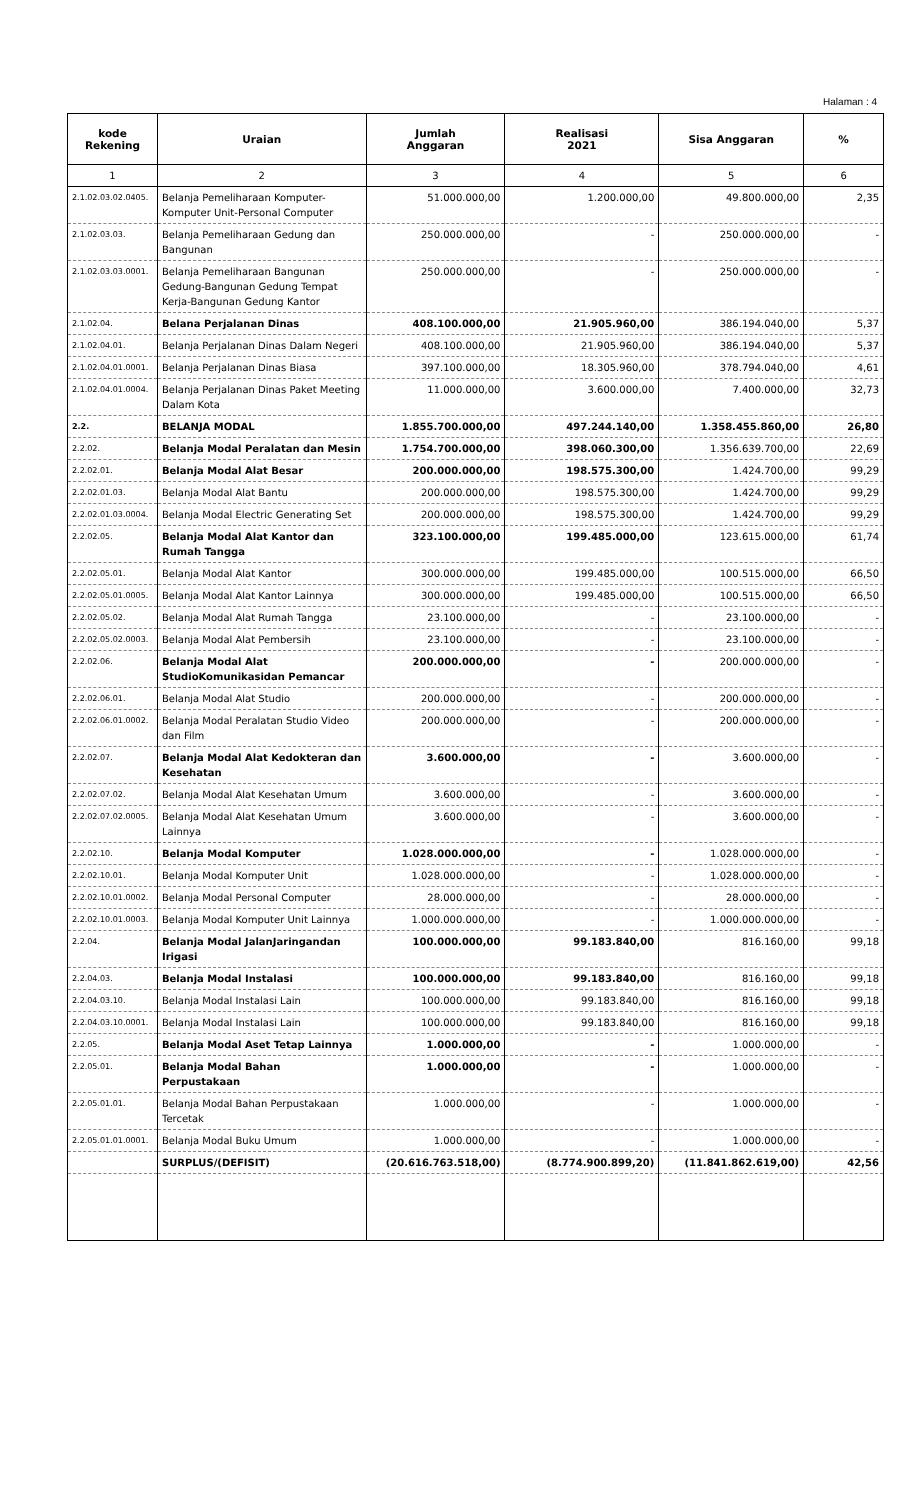Halaman : 4
| kode Rekening | Uraian | Jumlah Anggaran | Realisasi 2021 | Sisa Anggaran | % |
| --- | --- | --- | --- | --- | --- |
| 1 | 2 | 3 | 4 | 5 | 6 |
| 2.1.02.03.02.0405. | Belanja Pemeliharaan Komputer-Komputer Unit-Personal Computer | 51.000.000,00 | 1.200.000,00 | 49.800.000,00 | 2,35 |
| 2.1.02.03.03. | Belanja Pemeliharaan Gedung dan Bangunan | 250.000.000,00 | - | 250.000.000,00 | - |
| 2.1.02.03.03.0001. | Belanja Pemeliharaan Bangunan Gedung-Bangunan Gedung Tempat Kerja-Bangunan Gedung Kantor | 250.000.000,00 | - | 250.000.000,00 | - |
| 2.1.02.04. | Belana Perjalanan Dinas | 408.100.000,00 | 21.905.960,00 | 386.194.040,00 | 5,37 |
| 2.1.02.04.01. | Belanja Perjalanan Dinas Dalam Negeri | 408.100.000,00 | 21.905.960,00 | 386.194.040,00 | 5,37 |
| 2.1.02.04.01.0001. | Belanja Perjalanan Dinas Biasa | 397.100.000,00 | 18.305.960,00 | 378.794.040,00 | 4,61 |
| 2.1.02.04.01.0004. | Belanja Perjalanan Dinas Paket Meeting Dalam Kota | 11.000.000,00 | 3.600.000,00 | 7.400.000,00 | 32,73 |
| 2.2. | BELANJA MODAL | 1.855.700.000,00 | 497.244.140,00 | 1.358.455.860,00 | 26,80 |
| 2.2.02. | Belanja Modal Peralatan dan Mesin | 1.754.700.000,00 | 398.060.300,00 | 1.356.639.700,00 | 22,69 |
| 2.2.02.01. | Belanja Modal Alat Besar | 200.000.000,00 | 198.575.300,00 | 1.424.700,00 | 99,29 |
| 2.2.02.01.03. | Belanja Modal Alat Bantu | 200.000.000,00 | 198.575.300,00 | 1.424.700,00 | 99,29 |
| 2.2.02.01.03.0004. | Belanja Modal Electric Generating Set | 200.000.000,00 | 198.575.300,00 | 1.424.700,00 | 99,29 |
| 2.2.02.05. | Belanja Modal Alat Kantor dan Rumah Tangga | 323.100.000,00 | 199.485.000,00 | 123.615.000,00 | 61,74 |
| 2.2.02.05.01. | Belanja Modal Alat Kantor | 300.000.000,00 | 199.485.000,00 | 100.515.000,00 | 66,50 |
| 2.2.02.05.01.0005. | Belanja Modal Alat Kantor Lainnya | 300.000.000,00 | 199.485.000,00 | 100.515.000,00 | 66,50 |
| 2.2.02.05.02. | Belanja Modal Alat Rumah Tangga | 23.100.000,00 | - | 23.100.000,00 | - |
| 2.2.02.05.02.0003. | Belanja Modal Alat Pembersih | 23.100.000,00 | - | 23.100.000,00 | - |
| 2.2.02.06. | Belanja Modal Alat StudioKomunikasidan Pemancar | 200.000.000,00 | - | 200.000.000,00 | - |
| 2.2.02.06.01. | Belanja Modal Alat Studio | 200.000.000,00 | - | 200.000.000,00 | - |
| 2.2.02.06.01.0002. | Belanja Modal Peralatan Studio Video dan Film | 200.000.000,00 | - | 200.000.000,00 | - |
| 2.2.02.07. | Belanja Modal Alat Kedokteran dan Kesehatan | 3.600.000,00 | - | 3.600.000,00 | - |
| 2.2.02.07.02. | Belanja Modal Alat Kesehatan Umum | 3.600.000,00 | - | 3.600.000,00 | - |
| 2.2.02.07.02.0005. | Belanja Modal Alat Kesehatan Umum Lainnya | 3.600.000,00 | - | 3.600.000,00 | - |
| 2.2.02.10. | Belanja Modal Komputer | 1.028.000.000,00 | - | 1.028.000.000,00 | - |
| 2.2.02.10.01. | Belanja Modal Komputer Unit | 1.028.000.000,00 | - | 1.028.000.000,00 | - |
| 2.2.02.10.01.0002. | Belanja Modal Personal Computer | 28.000.000,00 | - | 28.000.000,00 | - |
| 2.2.02.10.01.0003. | Belanja Modal Komputer Unit Lainnya | 1.000.000.000,00 | - | 1.000.000.000,00 | - |
| 2.2.04. | Belanja Modal JalanJaringandan Irigasi | 100.000.000,00 | 99.183.840,00 | 816.160,00 | 99,18 |
| 2.2.04.03. | Belanja Modal Instalasi | 100.000.000,00 | 99.183.840,00 | 816.160,00 | 99,18 |
| 2.2.04.03.10. | Belanja Modal Instalasi Lain | 100.000.000,00 | 99.183.840,00 | 816.160,00 | 99,18 |
| 2.2.04.03.10.0001. | Belanja Modal Instalasi Lain | 100.000.000,00 | 99.183.840,00 | 816.160,00 | 99,18 |
| 2.2.05. | Belanja Modal Aset Tetap Lainnya | 1.000.000,00 | - | 1.000.000,00 | - |
| 2.2.05.01. | Belanja Modal Bahan Perpustakaan | 1.000.000,00 | - | 1.000.000,00 | - |
| 2.2.05.01.01. | Belanja Modal Bahan Perpustakaan Tercetak | 1.000.000,00 | - | 1.000.000,00 | - |
| 2.2.05.01.01.0001. | Belanja Modal Buku Umum | 1.000.000,00 | - | 1.000.000,00 | - |
| | SURPLUS/(DEFISIT) | (20.616.763.518,00) | (8.774.900.899,20) | (11.841.862.619,00) | 42,56 |